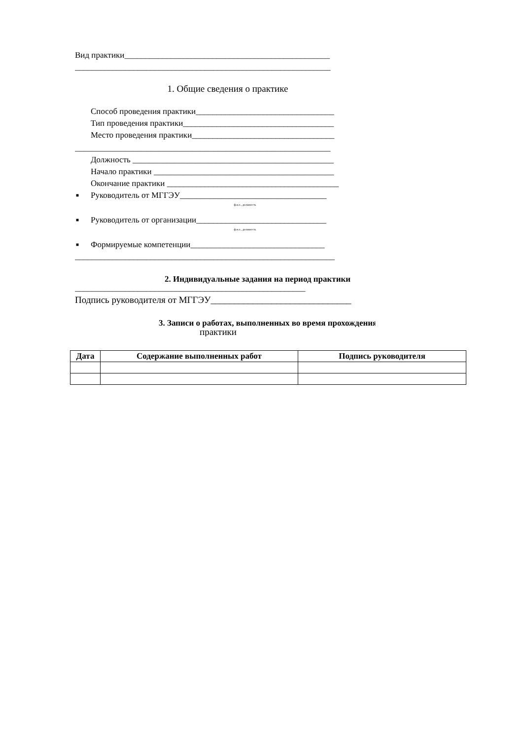Вид практики_________________________________________________
_____________________________________________________________
1. Общие сведения о практике
Способ проведения практики_________________________________
Тип проведения практики____________________________________
Место проведения практики__________________________________
_____________________________________________________________
Должность ________________________________________________
Начало практики ___________________________________________
Окончание практики _________________________________________
■ Руководитель от МГГЭУ___________________________________
ф.и.о., должность
■ Руководитель от организации_______________________________
ф.и.о., должность
■ Формируемые компетенции________________________________
______________________________________________________________
2. Индивидуальные задания на период практики
_______________________________________________________
Подпись руководителя от МГГЭУ______________________________
3. Записи о работах, выполненных во время прохождения
практики
| Дата | Содержание выполненных работ | Подпись руководителя |
| --- | --- | --- |